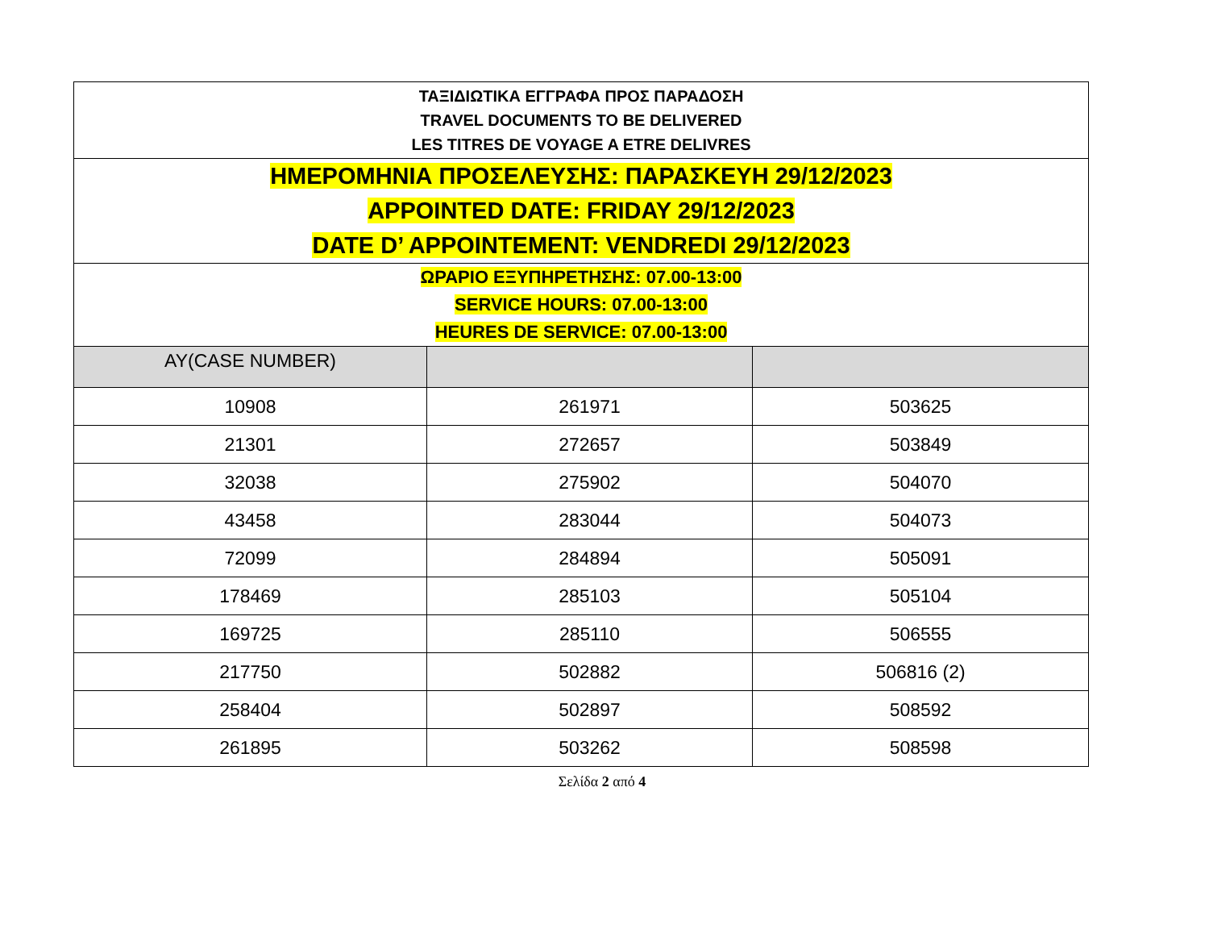| ΤΑΞΙΔΙΩΤΙΚΑ ΕΓΓΡΑΦΑ ΠΡΟΣ ΠΑΡΑΔΟΣΗ TRAVEL DOCUMENTS TO BE DELIVERED LES TITRES DE VOYAGE A ETRE DELIVRES | | |
| ΗΜΕΡΟΜΗΝΙΑ ΠΡΟΣΕΛΕΥΣΗΣ: ΠΑΡΑΣΚΕΥΗ 29/12/2023 APPOINTED DATE: FRIDAY 29/12/2023 DATE D’ APPOINTEMENT: VENDREDI 29/12/2023 | | |
| ΩΡΑΡΙΟ ΕΞΥΠΗΡΕΤΗΣΗΣ: 07.00-13:00 SERVICE HOURS: 07.00-13:00 HEURES DE SERVICE: 07.00-13:00 | | |
| AY(CASE NUMBER) | | |
| 10908 | 261971 | 503625 |
| 21301 | 272657 | 503849 |
| 32038 | 275902 | 504070 |
| 43458 | 283044 | 504073 |
| 72099 | 284894 | 505091 |
| 178469 | 285103 | 505104 |
| 169725 | 285110 | 506555 |
| 217750 | 502882 | 506816 (2) |
| 258404 | 502897 | 508592 |
| 261895 | 503262 | 508598 |
Σελίδα 2 από 4